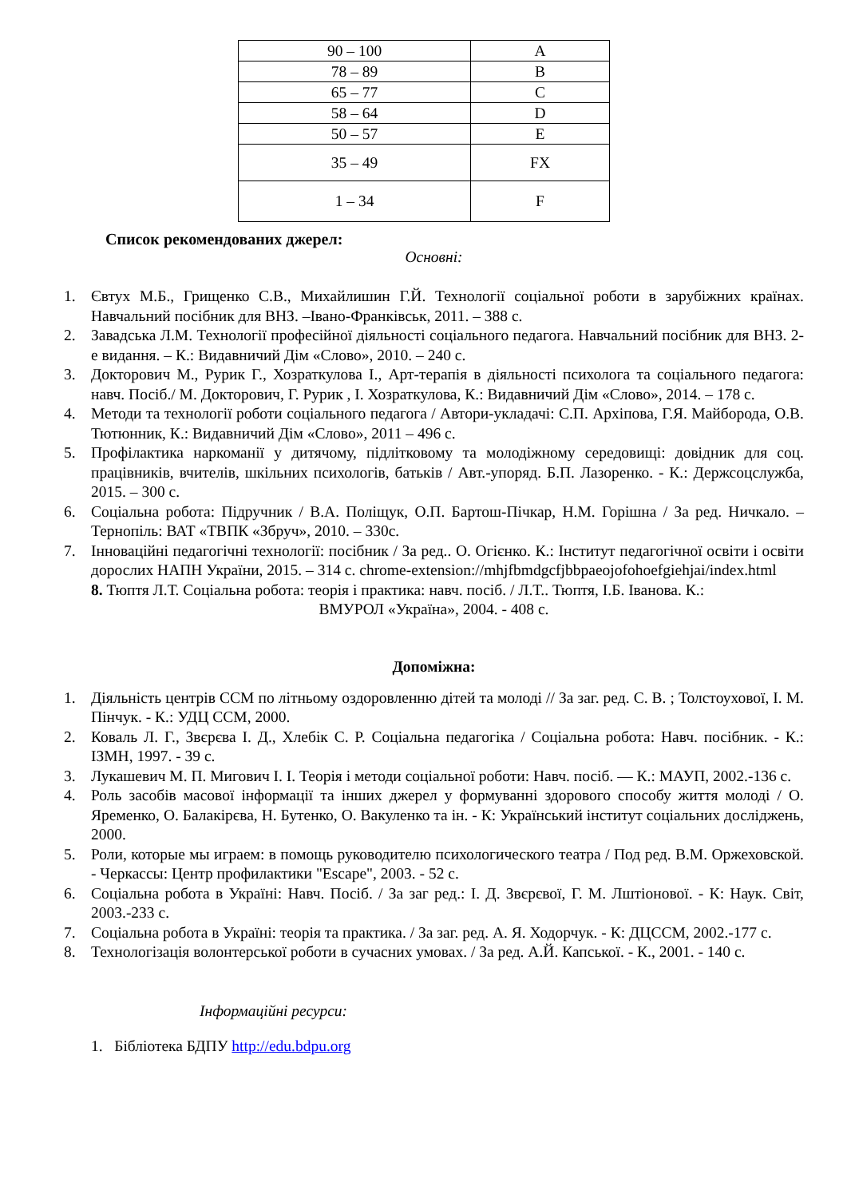| 90 – 100 | A |
| 78 – 89 | B |
| 65 – 77 | C |
| 58 – 64 | D |
| 50 – 57 | E |
| 35 – 49 | FX |
| 1 – 34 | F |
Список рекомендованих джерел:
Основні:
1. Євтух М.Б., Грищенко С.В., Михайлишин Г.Й. Технології соціальної роботи в зарубіжних країнах. Навчальний посібник для ВНЗ. –Івано-Франківськ, 2011. – 388 с.
2. Завадська Л.М. Технології професійної діяльності соціального педагога. Навчальний посібник для ВНЗ. 2-е видання. – К.: Видавничий Дім «Слово», 2010. – 240 с.
3. Докторович М., Рурик Г., Хозраткулова І., Арт-терапія в діяльності психолога та соціального педагога: навч. Посіб./ М. Докторович, Г. Рурик , І. Хозраткулова, К.: Видавничий Дім «Слово», 2014. – 178 с.
4. Методи та технології роботи соціального педагога / Автори-укладачі: С.П. Архіпова, Г.Я. Майборода, О.В. Тютюнник, К.: Видавничий Дім «Слово», 2011 – 496 с.
5. Профілактика наркоманії у дитячому, підлітковому та молодіжному середовищі: довідник для соц. працівників, вчителів, шкільних психологів, батьків / Авт.-упоряд. Б.П. Лазоренко. - К.: Держсоцслужба, 2015. – 300 с.
6. Соціальна робота: Підручник / В.А. Поліщук, О.П. Бартош-Пічкар, Н.М. Горішна / За ред. Ничкало. – Тернопіль: ВАТ «ТВПК «Збруч», 2010. – 330с.
7. Інноваційні педагогічні технології: посібник / За ред.. О. Огієнко. К.: Інститут педагогічної освіти і освіти дорослих НАПН України, 2015. – 314 с. chrome-extension://mhjfbmdgcfjbbpaeojofohoefgiehjai/index.html
8. Тюптя Л.Т. Соціальна робота: теорія і практика: навч. посіб. / Л.Т.. Тюптя, І.Б. Іванова. К.:
ВМУРОЛ «Україна», 2004. - 408 с.
Допоміжна:
1. Діяльність центрів ССМ по літньому оздоровленню дітей та молоді // За заг. ред. С. В. ; Толстоухової, І. М. Пінчук. - К.: УДЦ ССМ, 2000.
2. Коваль Л. Г., Звєрєва І. Д., Хлебік С. Р. Соціальна педагогіка / Соціальна робота: Навч. посібник. - К.: ІЗМН, 1997. - 39 с.
3. Лукашевич М. П. Мигович І. І. Теорія і методи соціальної роботи: Навч. посіб. — К.: МАУП, 2002.-136 с.
4. Роль засобів масової інформації та інших джерел у формуванні здорового способу життя молоді / О. Яременко, О. Балакірєва, Н. Бутенко, О. Вакуленко та ін. - К: Український інститут соціальних досліджень, 2000.
5. Роли, которые мы играем: в помощь руководителю психологического театра / Под ред. В.М. Оржеховской. - Черкассы: Центр профилактики "Escape", 2003. - 52 с.
6. Соціальна робота в Україні: Навч. Посіб. / За заг ред.: І. Д. Звєрєвої, Г. М. Лштіонової. - К: Наук. Світ, 2003.-233 с.
7. Соціальна робота в Україні: теорія та практика. / За заг. ред. А. Я. Ходорчук. - К: ДЦССМ, 2002.-177 с.
8. Технологізація волонтерської роботи в сучасних умовах. / За ред. А.Й. Капської. - К., 2001. - 140 с.
Інформаційні ресурси:
1. Бібліотека БДПУ http://edu.bdpu.org